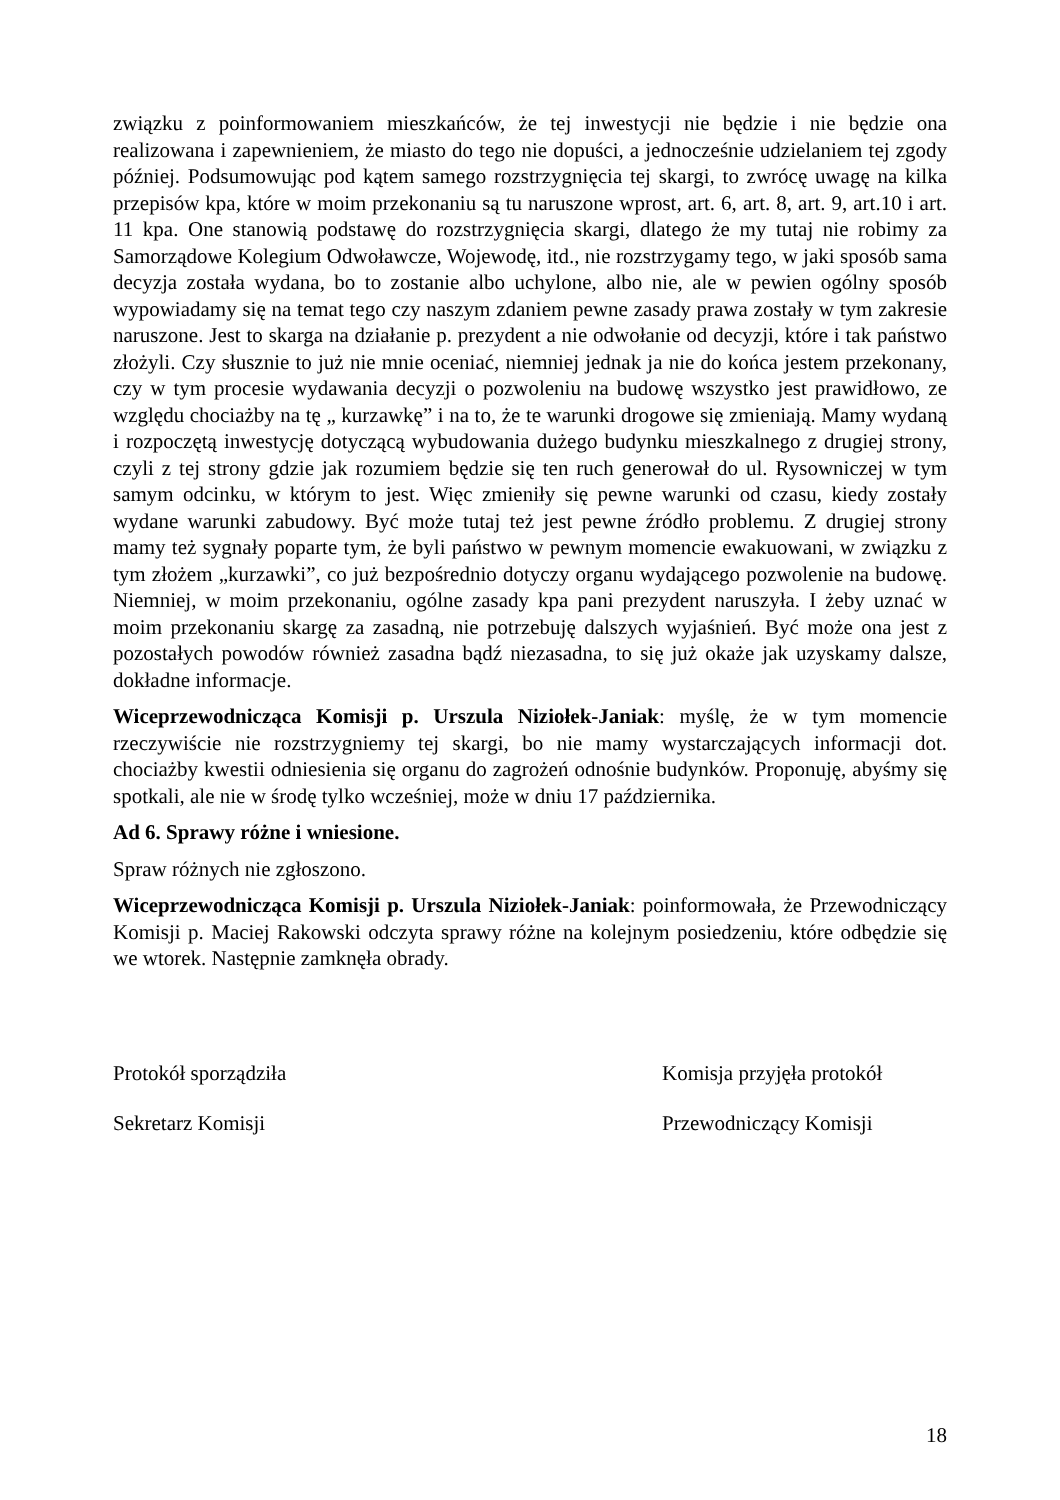związku z poinformowaniem mieszkańców, że tej inwestycji nie będzie i nie będzie ona realizowana i zapewnieniem, że miasto do tego nie dopuści, a jednocześnie udzielaniem tej zgody później. Podsumowując pod kątem samego rozstrzygnięcia tej skargi, to zwrócę uwagę na kilka przepisów kpa, które w moim przekonaniu są tu naruszone wprost, art. 6, art. 8, art. 9, art.10 i art. 11 kpa. One stanowią podstawę do rozstrzygnięcia skargi, dlatego że my tutaj nie robimy za Samorządowe Kolegium Odwoławcze, Wojewodę, itd., nie rozstrzygamy tego, w jaki sposób sama decyzja została wydana, bo to zostanie albo uchylone, albo nie, ale w pewien ogólny sposób wypowiadamy się na temat tego czy naszym zdaniem pewne zasady prawa zostały w tym zakresie naruszone. Jest to skarga na działanie p. prezydent a nie odwołanie od decyzji, które i tak państwo złożyli. Czy słusznie to już nie mnie oceniać, niemniej jednak ja nie do końca jestem przekonany, czy w tym procesie wydawania decyzji o pozwoleniu na budowę wszystko jest prawidłowo, ze względu chociażby na tę „ kurzawkę” i na to, że te warunki drogowe się zmieniają. Mamy wydaną i rozpoczętą inwestycję dotyczącą wybudowania dużego budynku mieszkalnego z drugiej strony, czyli z tej strony gdzie jak rozumiem będzie się ten ruch generował do ul. Rysowniczej w tym samym odcinku, w którym to jest. Więc zmieniły się pewne warunki od czasu, kiedy zostały wydane warunki zabudowy. Być może tutaj też jest pewne źródło problemu. Z drugiej strony mamy też sygnały poparte tym, że byli państwo w pewnym momencie ewakuowani, w związku z tym złożem „kurzawki”, co już bezpośrednio dotyczy organu wydającego pozwolenie na budowę. Niemniej, w moim przekonaniu, ogólne zasady kpa pani prezydent naruszyła. I żeby uznać w moim przekonaniu skargę za zasadną, nie potrzebuję dalszych wyjaśnień. Być może ona jest z pozostałych powodów również zasadna bądź niezasadna, to się już okaże jak uzyskamy dalsze, dokładne informacje.
Wiceprzewodnicząca Komisji p. Urszula Niziołek-Janiak: myślę, że w tym momencie rzeczywiście nie rozstrzygniemy tej skargi, bo nie mamy wystarczających informacji dot. chociażby kwestii odniesienia się organu do zagrożeń odnośnie budynków. Proponuję, abyśmy się spotkali, ale nie w środę tylko wcześniej, może w dniu 17 października.
Ad 6. Sprawy różne i wniesione.
Spraw różnych nie zgłoszono.
Wiceprzewodnicząca Komisji p. Urszula Niziołek-Janiak: poinformowała, że Przewodniczący Komisji p. Maciej Rakowski odczyta sprawy różne na kolejnym posiedzeniu, które odbędzie się we wtorek. Następnie zamknęła obrady.
Protokół sporządziła
Sekretarz Komisji
Komisja przyjęła protokół
Przewodniczący Komisji
18